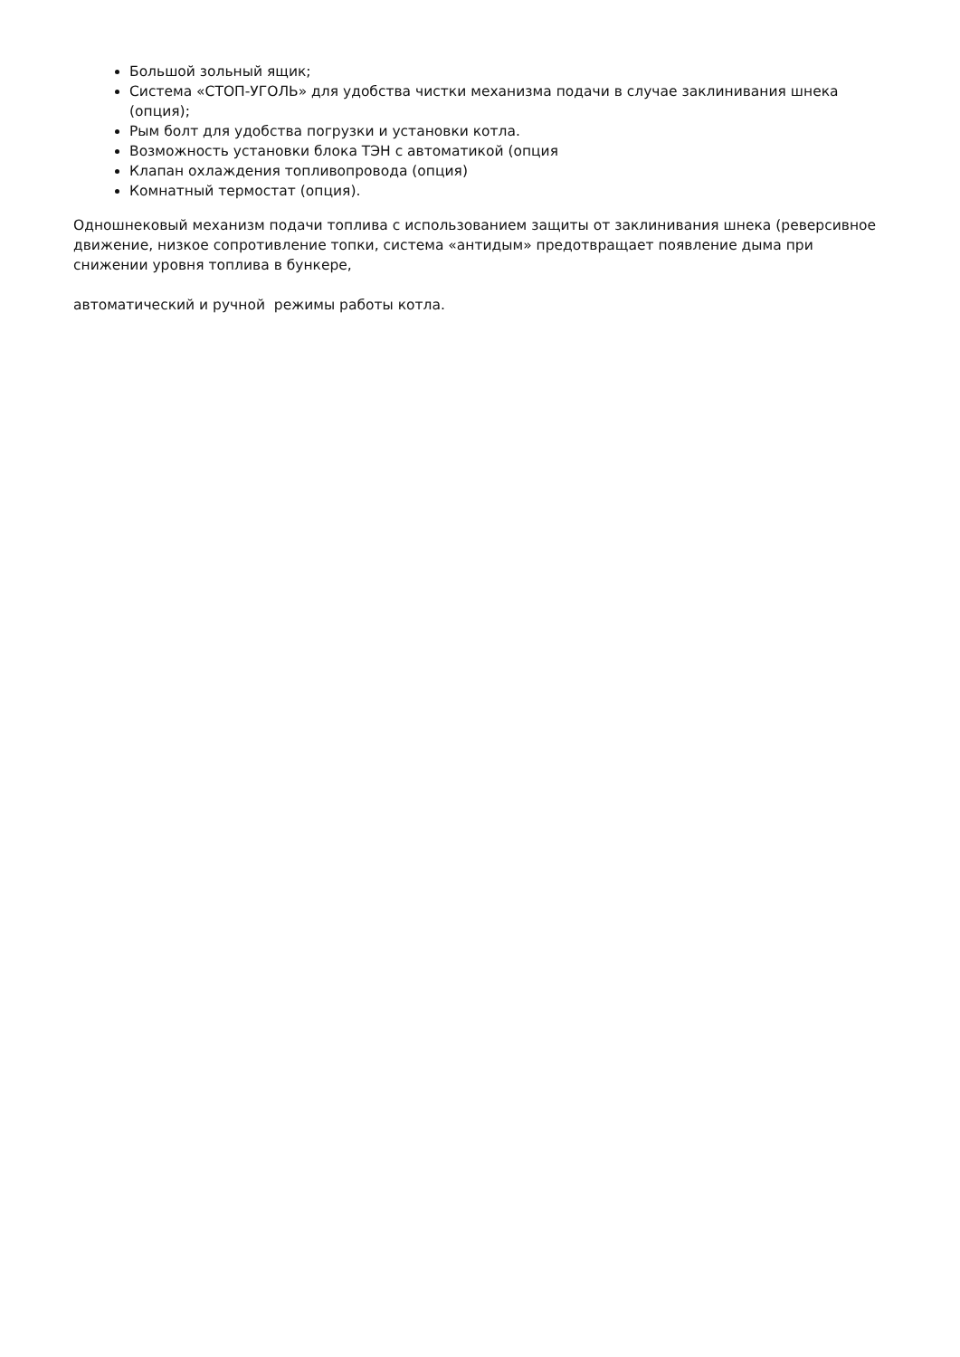Большой зольный ящик;
Система «СТОП-УГОЛЬ» для удобства чистки механизма подачи в случае заклинивания шнека (опция);
Рым болт для удобства погрузки и установки котла.
Возможность установки блока ТЭН с автоматикой (опция
Клапан охлаждения топливопровода (опция)
Комнатный термостат (опция).
Одношнековый механизм подачи топлива с использованием защиты от заклинивания шнека (реверсивное движение, низкое сопротивление топки, система «антидым» предотвращает появление дыма при снижении уровня топлива в бункере,
автоматический и ручной режимы работы котла.